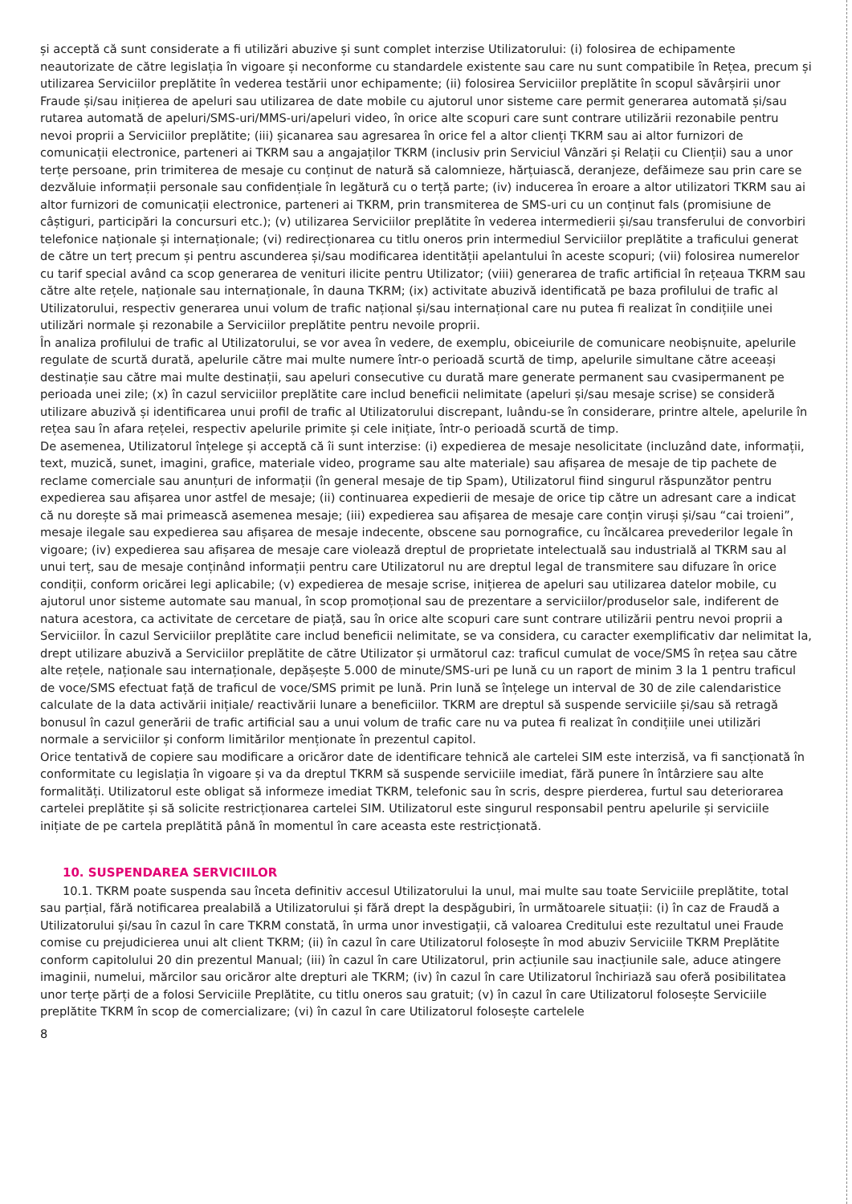și acceptă că sunt considerate a fi utilizări abuzive și sunt complet interzise Utilizatorului: (i) folosirea de echipamente neautorizate de către legislația în vigoare și neconforme cu standardele existente sau care nu sunt compatibile în Rețea, precum și utilizarea Serviciilor preplătite în vederea testării unor echipamente; (ii) folosirea Serviciilor preplătite în scopul săvârșirii unor Fraude și/sau inițierea de apeluri sau utilizarea de date mobile cu ajutorul unor sisteme care permit generarea automată și/sau rutarea automată de apeluri/SMS-uri/MMS-uri/apeluri video, în orice alte scopuri care sunt contrare utilizării rezonabile pentru nevoi proprii a Serviciilor preplătite; (iii) șicanarea sau agresarea în orice fel a altor clienți TKRM sau ai altor furnizori de comunicații electronice, parteneri ai TKRM sau a angajaților TKRM (inclusiv prin Serviciul Vânzări și Relații cu Clienții) sau a unor terțe persoane, prin trimiterea de mesaje cu conținut de natură să calomnieze, hărțuiască, deranjeze, defăimeze sau prin care se dezvăluie informații personale sau confidențiale în legătură cu o terță parte; (iv) inducerea în eroare a altor utilizatori TKRM sau ai altor furnizori de comunicații electronice, parteneri ai TKRM, prin transmiterea de SMS-uri cu un conținut fals (promisiune de câștiguri, participări la concursuri etc.); (v) utilizarea Serviciilor preplătite în vederea intermedierii și/sau transferului de convorbiri telefonice naționale și internaționale; (vi) redirecționarea cu titlu oneros prin intermediul Serviciilor preplătite a traficului generat de către un terț precum și pentru ascunderea și/sau modificarea identității apelantului în aceste scopuri; (vii) folosirea numerelor cu tarif special având ca scop generarea de venituri ilicite pentru Utilizator; (viii) generarea de trafic artificial în rețeaua TKRM sau către alte rețele, naționale sau internaționale, în dauna TKRM; (ix) activitate abuzivă identificată pe baza profilului de trafic al Utilizatorului, respectiv generarea unui volum de trafic național și/sau internațional care nu putea fi realizat în condițiile unei utilizări normale și rezonabile a Serviciilor preplătite pentru nevoile proprii.
În analiza profilului de trafic al Utilizatorului, se vor avea în vedere, de exemplu, obiceiurile de comunicare neobișnuite, apelurile regulate de scurtă durată, apelurile către mai multe numere într-o perioadă scurtă de timp, apelurile simultane către aceeași destinație sau către mai multe destinații, sau apeluri consecutive cu durată mare generate permanent sau cvasipermanent pe perioada unei zile; (x) în cazul serviciilor preplătite care includ beneficii nelimitate (apeluri și/sau mesaje scrise) se consideră utilizare abuzivă și identificarea unui profil de trafic al Utilizatorului discrepant, luându-se în considerare, printre altele, apelurile în rețea sau în afara rețelei, respectiv apelurile primite și cele inițiate, într-o perioadă scurtă de timp.
De asemenea, Utilizatorul înțelege și acceptă că îi sunt interzise: (i) expedierea de mesaje nesolicitate (incluzând date, informații, text, muzică, sunet, imagini, grafice, materiale video, programe sau alte materiale) sau afișarea de mesaje de tip pachete de reclame comerciale sau anunțuri de informații (în general mesaje de tip Spam), Utilizatorul fiind singurul răspunzător pentru expedierea sau afișarea unor astfel de mesaje; (ii) continuarea expedierii de mesaje de orice tip către un adresant care a indicat că nu dorește să mai primească asemenea mesaje; (iii) expedierea sau afișarea de mesaje care conțin viruși și/sau “cai troieni”, mesaje ilegale sau expedierea sau afișarea de mesaje indecente, obscene sau pornografice, cu încălcarea prevederilor legale în vigoare; (iv) expedierea sau afișarea de mesaje care violează dreptul de proprietate intelectuală sau industrială al TKRM sau al unui terț, sau de mesaje conținând informații pentru care Utilizatorul nu are dreptul legal de transmitere sau difuzare în orice condiții, conform oricărei legi aplicabile; (v) expedierea de mesaje scrise, inițierea de apeluri sau utilizarea datelor mobile, cu ajutorul unor sisteme automate sau manual, în scop promoțional sau de prezentare a serviciilor/produselor sale, indiferent de natura acestora, ca activitate de cercetare de piață, sau în orice alte scopuri care sunt contrare utilizării pentru nevoi proprii a Serviciilor. În cazul Serviciilor preplătite care includ beneficii nelimitate, se va considera, cu caracter exemplificativ dar nelimitat la, drept utilizare abuzivă a Serviciilor preplătite de către Utilizator și următorul caz: traficul cumulat de voce/SMS în rețea sau către alte rețele, naționale sau internaționale, depășește 5.000 de minute/SMS-uri pe lună cu un raport de minim 3 la 1 pentru traficul de voce/SMS efectuat față de traficul de voce/SMS primit pe lună. Prin lună se înțelege un interval de 30 de zile calendaristice calculate de la data activării inițiale/ reactivării lunare a beneficiilor. TKRM are dreptul să suspende serviciile și/sau să retragă bonusul în cazul generării de trafic artificial sau a unui volum de trafic care nu va putea fi realizat în condițiile unei utilizări normale a serviciilor și conform limitărilor menționate în prezentul capitol.
Orice tentativă de copiere sau modificare a oricăror date de identificare tehnică ale cartelei SIM este interzisă, va fi sancționată în conformitate cu legislația în vigoare și va da dreptul TKRM să suspende serviciile imediat, fără punere în întârziere sau alte formalități. Utilizatorul este obligat să informeze imediat TKRM, telefonic sau în scris, despre pierderea, furtul sau deteriorarea cartelei preplătite și să solicite restricționarea cartelei SIM. Utilizatorul este singurul responsabil pentru apelurile și serviciile inițiate de pe cartela preplătită până în momentul în care aceasta este restricționată.
10. SUSPENDAREA SERVICIILOR
10.1. TKRM poate suspenda sau înceta definitiv accesul Utilizatorului la unul, mai multe sau toate Serviciile preplătite, total sau parțial, fără notificarea prealabilă a Utilizatorului și fără drept la despăgubiri, în următoarele situații: (i) în caz de Fraudă a Utilizatorului și/sau în cazul în care TKRM constată, în urma unor investigații, că valoarea Creditului este rezultatul unei Fraude comise cu prejudicierea unui alt client TKRM; (ii) în cazul în care Utilizatorul folosește în mod abuziv Serviciile TKRM Preplătite conform capitolului 20 din prezentul Manual; (iii) în cazul în care Utilizatorul, prin acțiunile sau inacțiunile sale, aduce atingere imaginii, numelui, mărcilor sau oricăror alte drepturi ale TKRM; (iv) în cazul în care Utilizatorul închiriază sau oferă posibilitatea unor terțe părți de a folosi Serviciile Preplătite, cu titlu oneros sau gratuit; (v) în cazul în care Utilizatorul folosește Serviciile preplătite TKRM în scop de comercializare; (vi) în cazul în care Utilizatorul folosește cartelele
8